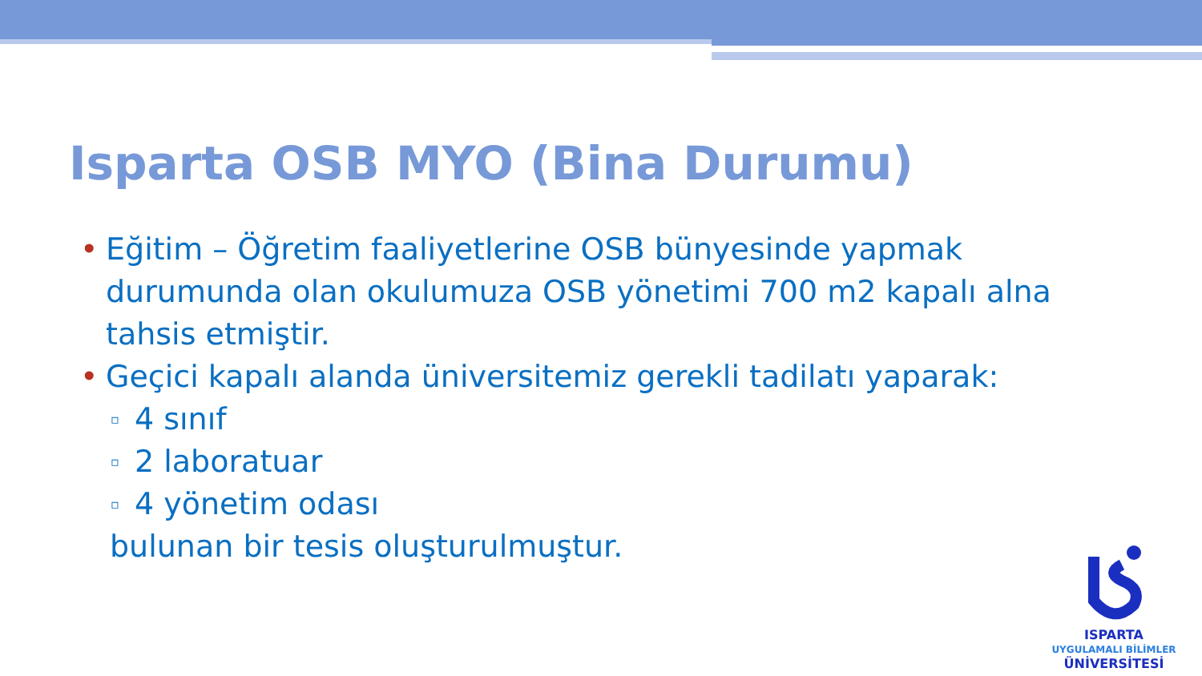Isparta OSB MYO (Bina Durumu)
• Eğitim – Öğretim faaliyetlerine OSB bünyesinde yapmak durumunda olan okulumuza OSB yönetimi 700 m2 kapalı alna tahsis etmiştir.
• Geçici kapalı alanda üniversitemiz gerekli tadilatı yaparak:
▫ 4 sınıf
▫ 2 laboratuar
▫ 4 yönetim odası
bulunan bir tesis oluşturulmuştur.
ISPARTA
UYGULAMALI BİLİMLER
ÜNİVERSİTESİ